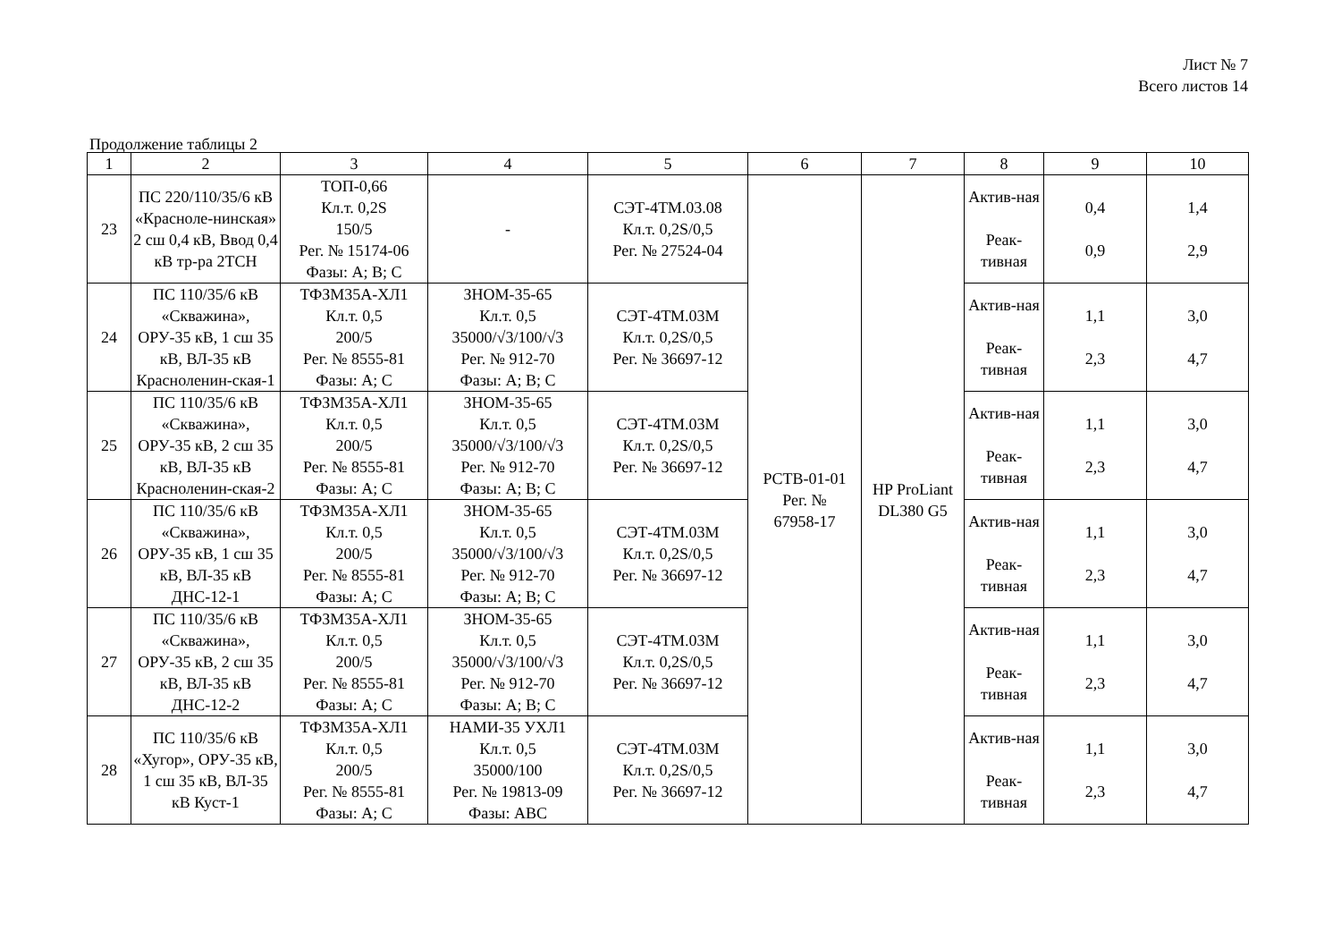Лист № 7
Всего листов 14
Продолжение таблицы 2
| 1 | 2 | 3 | 4 | 5 | 6 | 7 | 8 | 9 | 10 |
| --- | --- | --- | --- | --- | --- | --- | --- | --- | --- |
| 23 | ПС 220/110/35/6 кВ «Красноле-нинская» 2 сш 0,4 кВ, Ввод 0,4 кВ тр-ра 2ТСН | ТОП-0,66 Кл.т. 0,2S 150/5 Рег. № 15174-06 Фазы: А; В; С | - | СЭТ-4ТМ.03.08 Кл.т. 0,2S/0,5 Рег. № 27524-04 | РСТВ-01-01 Рег. № 67958-17 | HP ProLiant DL380 G5 | Актив-ная Реак-тивная | 0,4 0,9 | 1,4 2,9 |
| 24 | ПС 110/35/6 кВ «Скважина», ОРУ-35 кВ, 1 сш 35 кВ, ВЛ-35 кВ Красноленин-ская-1 | ТФЗМ35А-ХЛ1 Кл.т. 0,5 200/5 Рег. № 8555-81 Фазы: А; С | ЗНОМ-35-65 Кл.т. 0,5 35000/√3/100/√3 Рег. № 912-70 Фазы: А; В; С | СЭТ-4ТМ.03М Кл.т. 0,2S/0,5 Рег. № 36697-12 | | | Актив-ная Реак-тивная | 1,1 2,3 | 3,0 4,7 |
| 25 | ПС 110/35/6 кВ «Скважина», ОРУ-35 кВ, 2 сш 35 кВ, ВЛ-35 кВ Красноленин-ская-2 | ТФЗМ35А-ХЛ1 Кл.т. 0,5 200/5 Рег. № 8555-81 Фазы: А; С | ЗНОМ-35-65 Кл.т. 0,5 35000/√3/100/√3 Рег. № 912-70 Фазы: А; В; С | СЭТ-4ТМ.03М Кл.т. 0,2S/0,5 Рег. № 36697-12 | | | Актив-ная Реак-тивная | 1,1 2,3 | 3,0 4,7 |
| 26 | ПС 110/35/6 кВ «Скважина», ОРУ-35 кВ, 1 сш 35 кВ, ВЛ-35 кВ ДНС-12-1 | ТФЗМ35А-ХЛ1 Кл.т. 0,5 200/5 Рег. № 8555-81 Фазы: А; С | ЗНОМ-35-65 Кл.т. 0,5 35000/√3/100/√3 Рег. № 912-70 Фазы: А; В; С | СЭТ-4ТМ.03М Кл.т. 0,2S/0,5 Рег. № 36697-12 | | | Актив-ная Реак-тивная | 1,1 2,3 | 3,0 4,7 |
| 27 | ПС 110/35/6 кВ «Скважина», ОРУ-35 кВ, 2 сш 35 кВ, ВЛ-35 кВ ДНС-12-2 | ТФЗМ35А-ХЛ1 Кл.т. 0,5 200/5 Рег. № 8555-81 Фазы: А; С | ЗНОМ-35-65 Кл.т. 0,5 35000/√3/100/√3 Рег. № 912-70 Фазы: А; В; С | СЭТ-4ТМ.03М Кл.т. 0,2S/0,5 Рег. № 36697-12 | | | Актив-ная Реак-тивная | 1,1 2,3 | 3,0 4,7 |
| 28 | ПС 110/35/6 кВ «Хугор», ОРУ-35 кВ, 1 сш 35 кВ, ВЛ-35 кВ Куст-1 | ТФЗМ35А-ХЛ1 Кл.т. 0,5 200/5 Рег. № 8555-81 Фазы: А; С | НАМИ-35 УХЛ1 Кл.т. 0,5 35000/100 Рег. № 19813-09 Фазы: АВС | СЭТ-4ТМ.03М Кл.т. 0,2S/0,5 Рег. № 36697-12 | | | Актив-ная Реак-тивная | 1,1 2,3 | 3,0 4,7 |